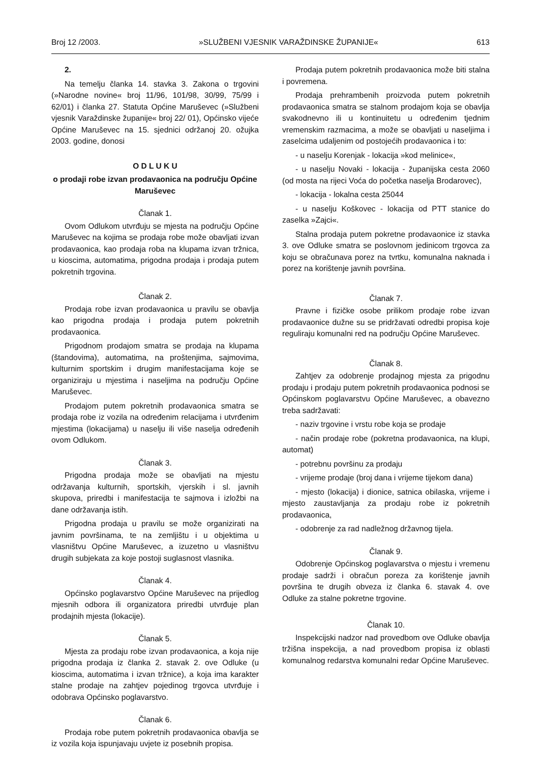Broj 12 /2003. »SLUŽBENI VJESNIK VARAŽDINSKE ŽUPANIJE« 613
2.
Na temelju članka 14. stavka 3. Zakona o trgovini (»Narodne novine« broj 11/96, 101/98, 30/99, 75/99 i 62/01) i članka 27. Statuta Općine Maruševec (»Službeni vjesnik Varaždinske županije« broj 22/ 01), Općinsko vijeće Općine Maruševec na 15. sjednici održanoj 20. ožujka 2003. godine, donosi
O D L U K U
o prodaji robe izvan prodavaonica na području Općine Maruševec
Članak 1.
Ovom Odlukom utvrđuju se mjesta na području Općine Maruševec na kojima se prodaja robe može obavljati izvan prodavaonica, kao prodaja roba na klupama izvan tržnica, u kioscima, automatima, prigodna prodaja i prodaja putem pokretnih trgovina.
Članak 2.
Prodaja robe izvan prodavaonica u pravilu se obavlja kao prigodna prodaja i prodaja putem pokretnih prodavaonica.
Prigodnom prodajom smatra se prodaja na klupama (štandovima), automatima, na proštenjima, sajmovima, kulturnim sportskim i drugim manifestacijama koje se organiziraju u mjestima i naseljima na području Općine Maruševec.
Prodajom putem pokretnih prodavaonica smatra se prodaja robe iz vozila na određenim relacijama i utvrđenim mjestima (lokacijama) u naselju ili više naselja određenih ovom Odlukom.
Članak 3.
Prigodna prodaja može se obavljati na mjestu održavanja kulturnih, sportskih, vjerskih i sl. javnih skupova, priredbi i manifestacija te sajmova i izložbi na dane održavanja istih.
Prigodna prodaja u pravilu se može organizirati na javnim površinama, te na zemljištu i u objektima u vlasništvu Općine Maruševec, a izuzetno u vlasništvu drugih subjekata za koje postoji suglasnost vlasnika.
Članak 4.
Općinsko poglavarstvo Općine Maruševec na prijedlog mjesnih odbora ili organizatora priredbi utvrđuje plan prodajnih mjesta (lokacije).
Članak 5.
Mjesta za prodaju robe izvan prodavaonica, a koja nije prigodna prodaja iz članka 2. stavak 2. ove Odluke (u kioscima, automatima i izvan tržnice), a koja ima karakter stalne prodaje na zahtjev pojedinog trgovca utvrđuje i odobrava Općinsko poglavarstvo.
Članak 6.
Prodaja robe putem pokretnih prodavaonica obavlja se iz vozila koja ispunjavaju uvjete iz posebnih propisa.
Prodaja putem pokretnih prodavaonica može biti stalna i povremena.
Prodaja prehrambenih proizvoda putem pokretnih prodavaonica smatra se stalnom prodajom koja se obavlja svakodnevno ili u kontinuitetu u određenim tjednim vremenskim razmacima, a može se obavljati u naseljima i zaselcima udaljenim od postojećih prodavaonica i to:
- u naselju Korenjak - lokacija »kod melinice«,
- u naselju Novaki - lokacija - županijska cesta 2060 (od mosta na rijeci Voća do početka naselja Brodarovec),
- lokacija - lokalna cesta 25044
- u naselju Koškovec - lokacija od PTT stanice do zaselka »Zajci«.
Stalna prodaja putem pokretne prodavaonice iz stavka 3. ove Odluke smatra se poslovnom jedinicom trgovca za koju se obračunava porez na tvrtku, komunalna naknada i porez na korištenje javnih površina.
Članak 7.
Pravne i fizičke osobe prilikom prodaje robe izvan prodavaonice dužne su se pridržavati odredbi propisa koje reguliraju komunalni red na području Općine Maruševec.
Članak 8.
Zahtjev za odobrenje prodajnog mjesta za prigodnu prodaju i prodaju putem pokretnih prodavaonica podnosi se Općinskom poglavarstvu Općine Maruševec, a obavezno treba sadržavati:
- naziv trgovine i vrstu robe koja se prodaje
- način prodaje robe (pokretna prodavaonica, na klupi, automat)
- potrebnu površinu za prodaju
- vrijeme prodaje (broj dana i vrijeme tijekom dana)
- mjesto (lokacija) i dionice, satnica obilaska, vrijeme i mjesto zaustavljanja za prodaju robe iz pokretnih prodavaonica,
- odobrenje za rad nadležnog državnog tijela.
Članak 9.
Odobrenje Općinskog poglavarstva o mjestu i vremenu prodaje sadrži i obračun poreza za korištenje javnih površina te drugih obveza iz članka 6. stavak 4. ove Odluke za stalne pokretne trgovine.
Članak 10.
Inspekcijski nadzor nad provedbom ove Odluke obavlja tržišna inspekcija, a nad provedbom propisa iz oblasti komunalnog redarstva komunalni redar Općine Maruševec.